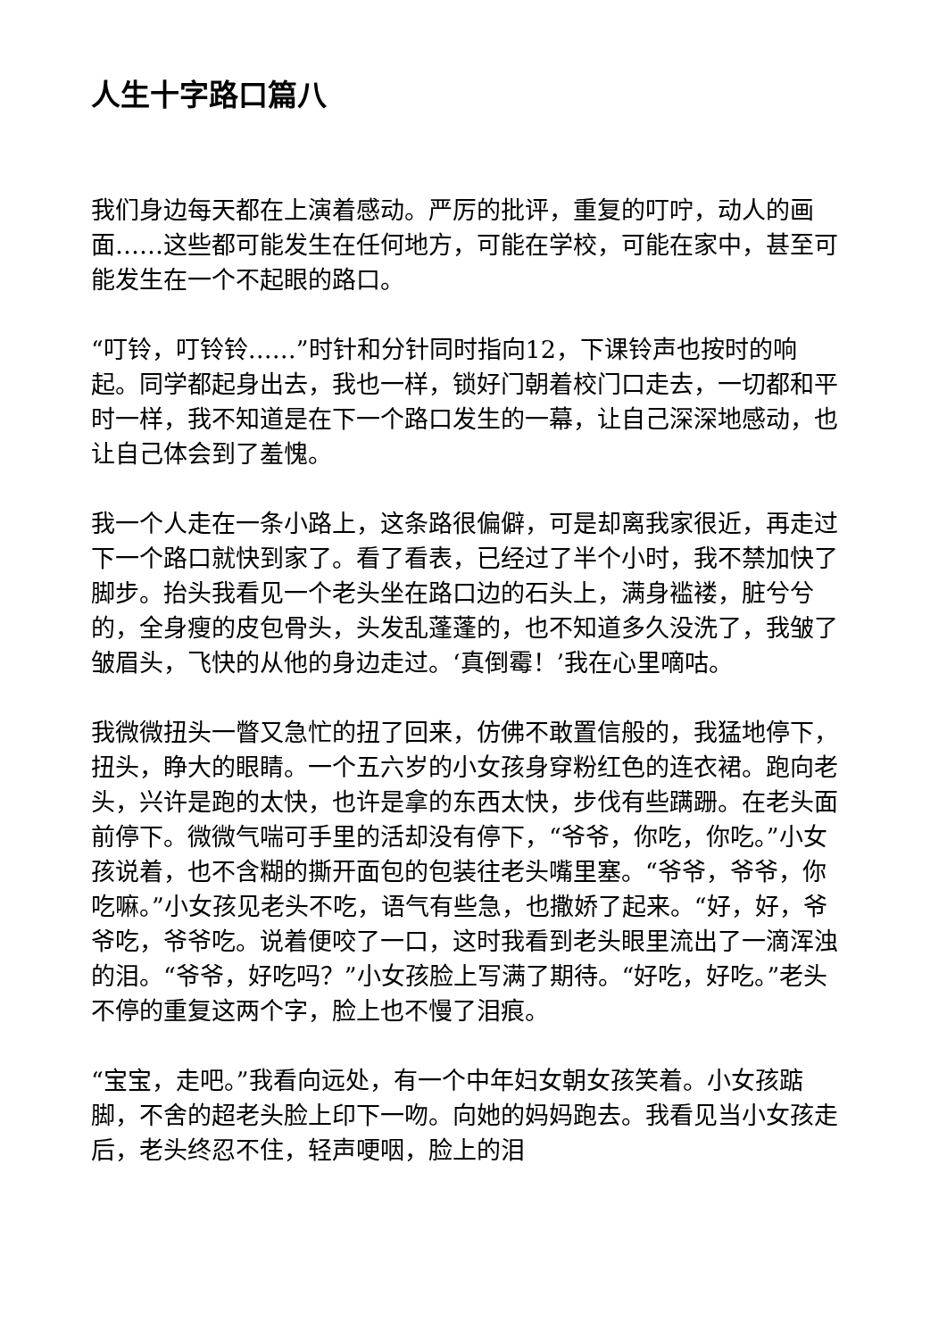人生十字路口篇八
我们身边每天都在上演着感动。严厉的批评，重复的叮咛，动人的画面……这些都可能发生在任何地方，可能在学校，可能在家中，甚至可能发生在一个不起眼的路口。
“叮铃，叮铃铃……”时针和分针同时指向12，下课铃声也按时的响起。同学都起身出去，我也一样，锁好门朝着校门口走去，一切都和平时一样，我不知道是在下一个路口发生的一幕，让自己深深地感动，也让自己体会到了羞愧。
我一个人走在一条小路上，这条路很偏僻，可是却离我家很近，再走过下一个路口就快到家了。看了看表，已经过了半个小时，我不禁加快了脚步。抬头我看见一个老头坐在路口边的石头上，满身褴褛，脏兮兮的，全身瘦的皮包骨头，头发乱蓬蓬的，也不知道多久没洗了，我皱了皱眉头，飞快的从他的身边走过。‘真倒霉！’我在心里嘀咕。
我微微扭头一瞥又急忙的扭了回来，仿佛不敢置信般的，我猛地停下，扭头，睁大的眼睛。一个五六岁的小女孩身穿粉红色的连衣裙。跑向老头，兴许是跑的太快，也许是拿的东西太快，步伐有些蹒跚。在老头面前停下。微微气喘可手里的活却没有停下，“爷爷，你吃，你吃。”小女孩说着，也不含糊的撕开面包的包装往老头嘴里塞。“爷爷，爷爷，你吃嘛。”小女孩见老头不吃，语气有些急，也撒娇了起来。“好，好，爷爷吃，爷爷吃。说着便咬了一口，这时我看到老头眼里流出了一滴浑浊的泪。“爷爷，好吃吗？”小女孩脸上写满了期待。“好吃，好吃。”老头不停的重复这两个字，脸上也不慢了泪痕。
“宝宝，走吧。”我看向远处，有一个中年妇女朝女孩笑着。小女孩踮脚，不舍的超老头脸上印下一吻。向她的妈妈跑去。我看见当小女孩走后，老头终忍不住，轻声哽咽，脸上的泪